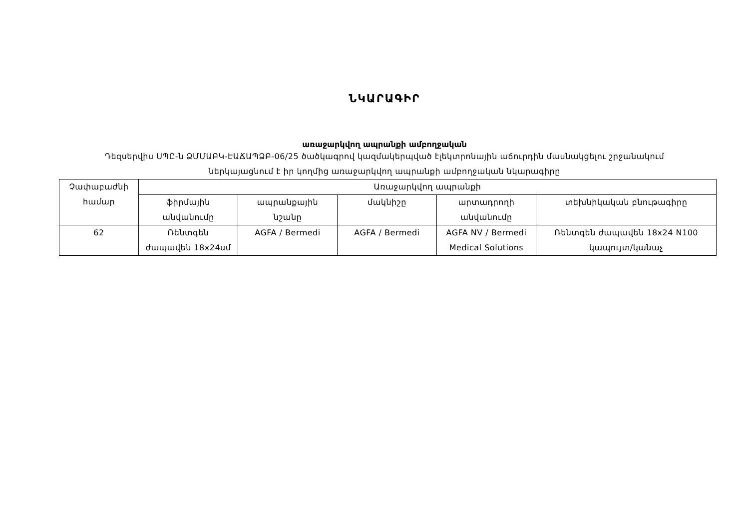ՆԿԱՐԱԳԻՐ
առաջարկվող ապրանքի ամբողջական
Դեզսերվիս ՍՊԸ-ն ՁՄՄԱԲԿ-ԷԱՃԱՊՁԲ-06/25 ծածկագրով կազմակերպված էլեկտրոնային աճուրդին մասնակցելու շրջանակում
ներկայացնում է իր կողմից առաջարկվող ապրանքի ամբողջական նկարագիրը
| Չափաբաժնի համար | Առաջարկվող ապրանքի | | | | |
| --- | --- | --- | --- | --- | --- |
| | ֆիրմային անվանումը | ապրանքային նշանը | մակնիշը | արտադրողի անվանումը | տեխնիկական բնութագիրը |
| 62 | Ռենտգեն ժապավեն 18x24սմ | AGFA / Bermedi | AGFA / Bermedi | AGFA NV / Bermedi Medical Solutions | Ռենտգեն ժապավեն 18x24 N100 կապույտ/կանաչ |